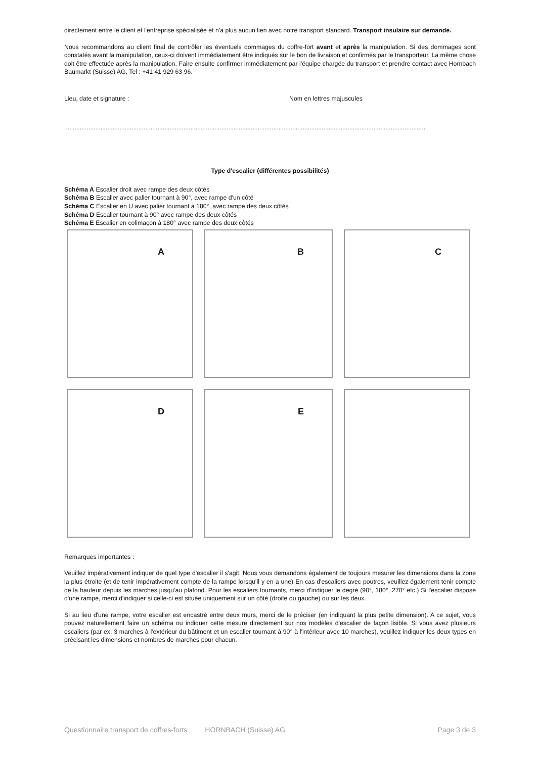directement entre le client et l'entreprise spécialisée et n'a plus aucun lien avec notre transport standard. Transport insulaire sur demande.
Nous recommandons au client final de contrôler les éventuels dommages du coffre-fort avant et après la manipulation. Si des dommages sont constatés avant la manipulation, ceux-ci doivent immédiatement être indiqués sur le bon de livraison et confirmés par le transporteur. La même chose doit être effectuée après la manipulation. Faire ensuite confirmer immédiatement par l'équipe chargée du transport et prendre contact avec Hornbach Baumarkt (Suisse) AG, Tel : +41 41 929 63 96.
Lieu, date et signature : Nom en lettres majuscules
..................................................................................................................................................................................................................
Type d'escalier (différentes possibilités)
Schéma A Escalier droit avec rampe des deux côtés
Schéma B Escalier avec palier tournant à 90°, avec rampe d'un côté
Schéma C Escalier en U avec palier tournant à 180°, avec rampe des deux côtés
Schéma D Escalier tournant à 90° avec rampe des deux côtés
Schéma E Escalier en colimaçon à 180° avec rampe des deux côtés
A
B
C
D
E
Remarques importantes :
Veuillez impérativement indiquer de quel type d'escalier il s'agit. Nous vous demandons également de toujours mesurer les dimensions dans la zone la plus étroite (et de tenir impérativement compte de la rampe lorsqu'il y en a une) En cas d'escaliers avec poutres, veuillez également tenir compte de la hauteur depuis les marches jusqu'au plafond. Pour les escaliers tournants, merci d'indiquer le degré (90°, 180°, 270° etc.) Si l'escalier dispose d'une rampe, merci d'indiquer si celle-ci est située uniquement sur un côté (droite ou gauche) ou sur les deux.
Si au lieu d'une rampe, votre escalier est encastré entre deux murs, merci de le préciser (en indiquant la plus petite dimension). A ce sujet, vous pouvez naturellement faire un schéma ou indiquer cette mesure directement sur nos modèles d'escalier de façon lisible. Si vous avez plusieurs escaliers (par ex. 3 marches à l'extérieur du bâtiment et un escalier tournant à 90° à l'intérieur avec 10 marches), veuillez indiquer les deux types en précisant les dimensions et nombres de marches pour chacun.
Questionnaire transport de coffres-forts HORNBACH (Suisse) AG Page 3 de 3